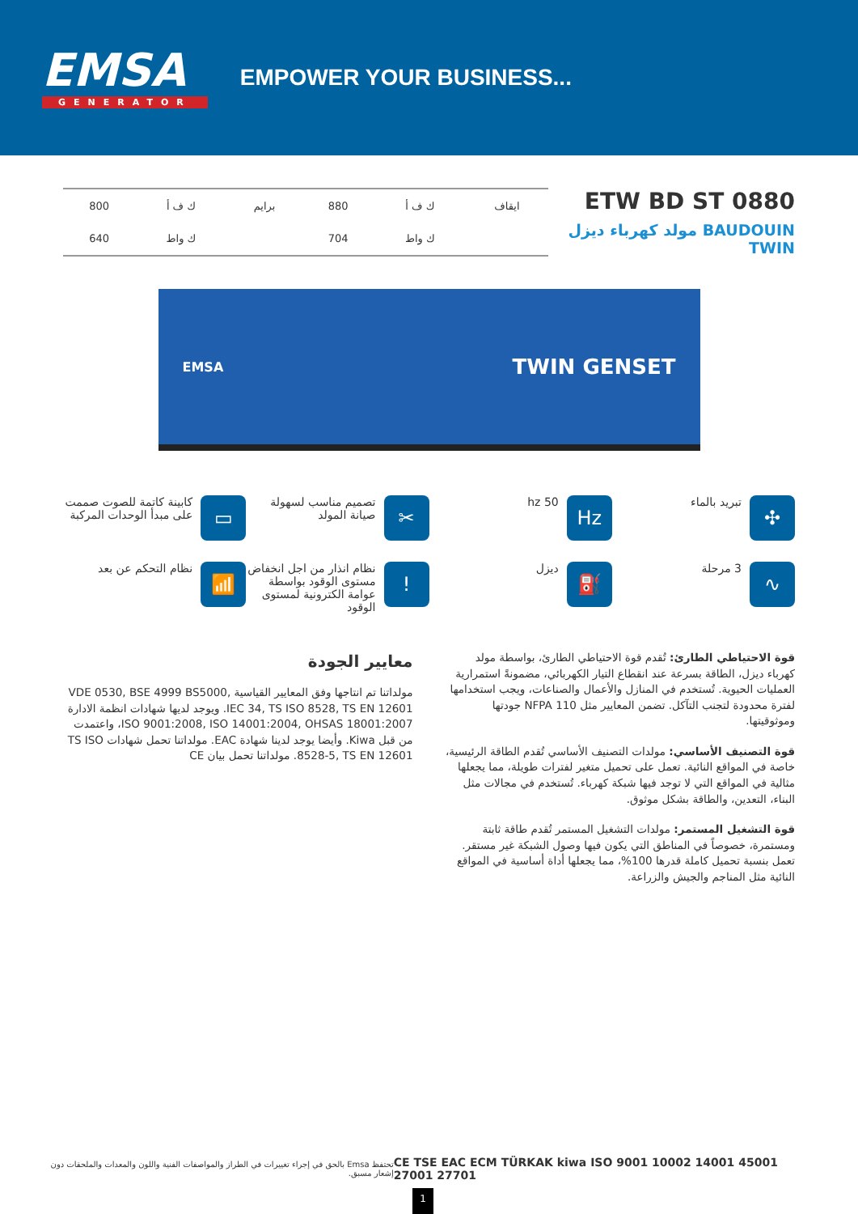EMSA
GENERATOR
EMPOWER YOUR BUSINESS...
| ايقاف | ك ف أ | 880 | برايم | ك ف أ | 800 |
| | ك واط | 704 | | ك واط | 640 |
ETW BD ST 0880
BAUDOUIN مولد كهرباء ديزل TWIN
EMSA TWIN GENSET
✣
تبريد بالماء
Hz
50 hz
✂
تصميم مناسب لسهولة صيانة المولد
▭
كابينة كاتمة للصوت صممت على مبدأ الوحدات المركبة
∿
3 مرحلة
⛽
ديزل
!
نظام انذار من اجل انخفاض مستوى الوقود بواسطة عوامة الكترونية لمستوى الوقود
📶
نظام التحكم عن بعد
قوة الاحتياطي الطارئ: تُقدم قوة الاحتياطي الطارئ، بواسطة مولد كهرباء ديزل، الطاقة بسرعة عند انقطاع التيار الكهربائي، مضمونةً استمرارية العمليات الحيوية. تُستخدم في المنازل والأعمال والصناعات، ويجب استخدامها لفترة محدودة لتجنب التآكل. تضمن المعايير مثل NFPA 110 جودتها وموثوقيتها.
قوة التصنيف الأساسي: مولدات التصنيف الأساسي تُقدم الطاقة الرئيسية، خاصة في المواقع النائية. تعمل على تحميل متغير لفترات طويلة، مما يجعلها مثالية في المواقع التي لا توجد فيها شبكة كهرباء. تُستخدم في مجالات مثل البناء، التعدين، والطاقة بشكل موثوق.
قوة التشغيل المستمر: مولدات التشغيل المستمر تُقدم طاقة ثابتة ومستمرة، خصوصاً في المناطق التي يكون فيها وصول الشبكة غير مستقر. تعمل بنسبة تحميل كاملة قدرها 100%، مما يجعلها أداة أساسية في المواقع النائية مثل المناجم والجيش والزراعة.
معايير الجودة
مولداتنا تم انتاجها وفق المعايير القياسية VDE 0530, BSE 4999 BS5000, IEC 34, TS ISO 8528, TS EN 12601. ويوجد لديها شهادات انظمة الادارة ISO 9001:2008, ISO 14001:2004, OHSAS 18001:2007، واعتمدت من قبل Kiwa. وأيضا يوجد لدينا شهادة EAC. مولداتنا تحمل شهادات TS ISO 8528-5, TS EN 12601. مولداتنا تحمل بيان CE
تحتفظ Emsa بالحق في إجراء تغييرات في الطراز والمواصفات الفنية واللون والمعدات والملحقات دون إشعار مسبق. CE TSE EAC ECM TÜRKAK kiwa ISO 9001 10002 14001 45001 27001 27701
1